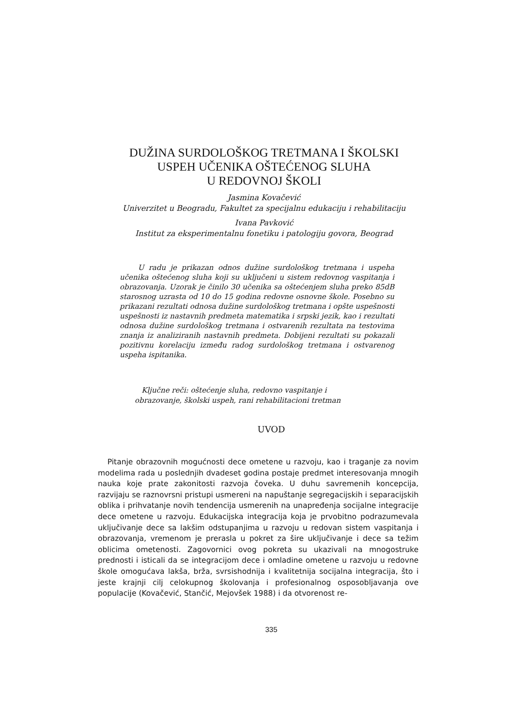DUŽINA SURDOLOŠKOG TRETMANA I ŠKOLSKI
USPEH UČENIKA OŠTEĆENOG SLUHA
U REDOVNOJ ŠKOLI
Jasmina Kovačević
Univerzitet u Beogradu, Fakultet za specijalnu edukaciju i rehabilitaciju
Ivana Pavković
Institut za eksperimentalnu fonetiku i patologiju govora, Beograd
U radu je prikazan odnos dužine surdološkog tretmana i uspeha učenika oštećenog sluha koji su uključeni u sistem redovnog vaspitanja i obrazovanja. Uzorak je činilo 30 učenika sa oštećenjem sluha preko 85dB starosnog uzrasta od 10 do 15 godina redovne osnovne škole. Posebno su prikazani rezultati odnosa dužine surdološkog tretmana i opšte uspešnosti uspešnosti iz nastavnih predmeta matematika i srpski jezik, kao i rezultati odnosa dužine surdološkog tretmana i ostvarenih rezultata na testovima znanja iz analiziranih nastavnih predmeta. Dobijeni rezultati su pokazali pozitivnu korelaciju između radog surdološkog tretmana i ostvarenog uspeha ispitanika.
Ključne reči: oštećenje sluha, redovno vaspitanje i
obrazovanje, školski uspeh, rani rehabilitacioni tretman
UVOD
Pitanje obrazovnih mogućnosti dece ometene u razvoju, kao i traganje za novim modelima rada u poslednjih dvadeset godina postaje predmet interesovanja mnogih nauka koje prate zakonitosti razvoja čoveka. U duhu savremenih koncepcija, razvijaju se raznovrsni pristupi usmereni na napuštanje segregacijskih i separacijskih oblika i prihvatanje novih tendencija usmerenih na unapređenja socijalne integracije dece ometene u razvoju. Edukacijska integracija koja je prvobitno podrazumevala uključivanje dece sa lakšim odstupanjima u razvoju u redovan sistem vaspitanja i obrazovanja, vremenom je prerasla u pokret za šire uključivanje i dece sa težim oblicima ometenosti. Zagovornici ovog pokreta su ukazivali na mnogostruke prednosti i isticali da se integracijom dece i omladine ometene u razvoju u redovne škole omogućava lakša, brža, svrsishodnija i kvalitetnija socijalna integracija, što i jeste krajnji cilj celokupnog školovanja i profesionalnog osposobljavanja ove populacije (Kovačević, Stančić, Mejovšek 1988) i da otvorenost re-
335